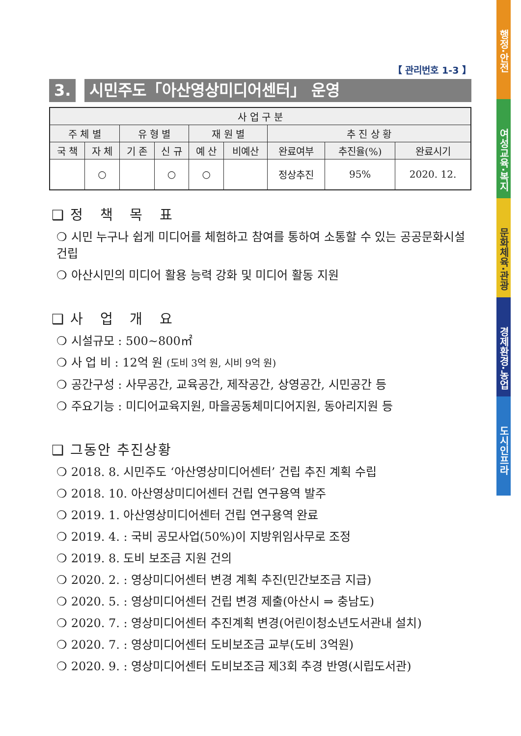【 관리번호 1-3 】
3. 시민주도「아산영상미디어센터」 운영
| 사 업 구 분 | | | | | | | | |
| --- | --- | --- | --- | --- | --- | --- | --- | --- |
| 주 체 별 | | 유 형 별 | | 재 원 별 | | 추 진 상 황 | | |
| 국 책 | 자 체 | 기 존 | 신 규 | 예 산 | 비예산 | 완료여부 | 추진율(%) | 완료시기 |
| | ○ | | ○ | ○ | | 정상추진 | 95% | 2020. 12. |
❑ 정 책 목 표
❍ 시민 누구나 쉽게 미디어를 체험하고 참여를 통하여 소통할 수 있는 공공문화시설 건립
❍ 아산시민의 미디어 활용 능력 강화 및 미디어 활동 지원
❑ 사 업 개 요
❍ 시설규모 : 500~800㎡
❍ 사 업 비 : 12억 원 (도비 3억 원, 시비 9억 원)
❍ 공간구성 : 사무공간, 교육공간, 제작공간, 상영공간, 시민공간 등
❍ 주요기능 : 미디어교육지원, 마을공동체미디어지원, 동아리지원 등
❑ 그동안 추진상황
❍ 2018. 8. 시민주도 ‘아산영상미디어센터’ 건립 추진 계획 수립
❍ 2018. 10. 아산영상미디어센터 건립 연구용역 발주
❍ 2019. 1. 아산영상미디어센터 건립 연구용역 완료
❍ 2019. 4. : 국비 공모사업(50%)이 지방위임사무로 조정
❍ 2019. 8. 도비 보조금 지원 건의
❍ 2020. 2. : 영상미디어센터 변경 계획 추진(민간보조금 지급)
❍ 2020. 5. : 영상미디어센터 건립 변경 제출(아산시 ⇒ 충남도)
❍ 2020. 7. : 영상미디어센터 추진계획 변경(어린이청소년도서관내 설치)
❍ 2020. 7. : 영상미디어센터 도비보조금 교부(도비 3억원)
❍ 2020. 9. : 영상미디어센터 도비보조금 제3회 추경 반영(시립도서관)
행정·안전
여성교육·복지
문화체육·관광
경제환경·농업
도시인프라